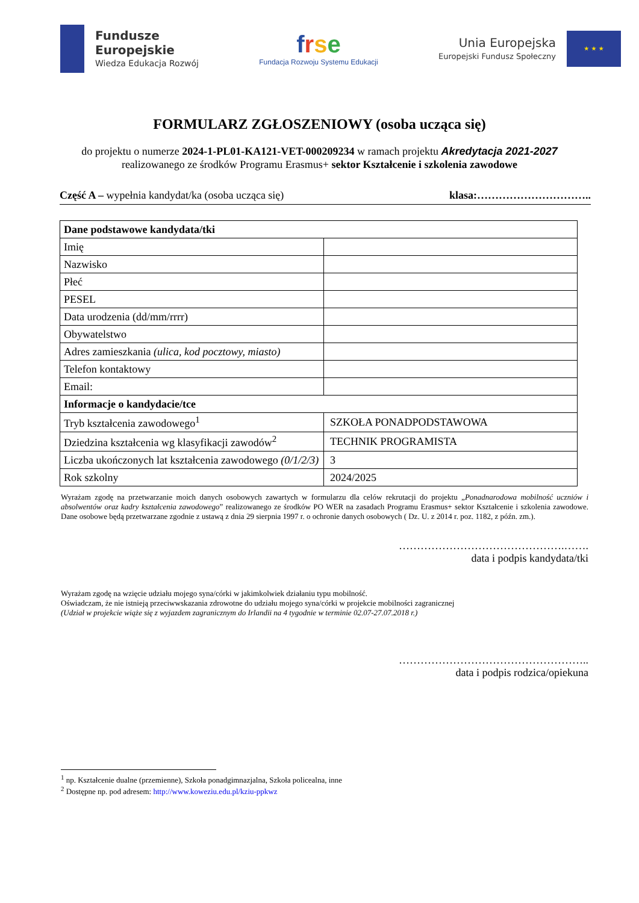Fundusze
Europejskie
Wiedza Edukacja Rozwój
frse
Fundacja Rozwoju Systemu Edukacji
Unia Europejska
Europejski Fundusz Społeczny
★ ★ ★
FORMULARZ ZGŁOSZENIOWY (osoba ucząca się)
do projektu o numerze 2024-1-PL01-KA121-VET-000209234 w ramach projektu Akredytacja 2021-2027
realizowanego ze środków Programu Erasmus+ sektor Kształcenie i szkolenia zawodowe
Część A – wypełnia kandydat/ka (osoba ucząca się) klasa:…………………………..
| Dane podstawowe kandydata/tki | |
| Imię | |
| Nazwisko | |
| Płeć | |
| PESEL | |
| Data urodzenia (dd/mm/rrrr) | |
| Obywatelstwo | |
| Adres zamieszkania (ulica, kod pocztowy, miasto) | |
| Telefon kontaktowy | |
| Email: | |
| Informacje o kandydacie/tce | |
| Tryb kształcenia zawodowego<sup>1</sup> | SZKOŁA PONADPODSTAWOWA |
| Dziedzina kształcenia wg klasyfikacji zawodów<sup>2</sup> | TECHNIK PROGRAMISTA |
| Liczba ukończonych lat kształcenia zawodowego (0/1/2/3) | 3 |
| Rok szkolny | 2024/2025 |
Wyrażam zgodę na przetwarzanie moich danych osobowych zawartych w formularzu dla celów rekrutacji do projektu „Ponadnarodowa mobilność uczniów i absolwentów oraz kadry kształcenia zawodowego” realizowanego ze środków PO WER na zasadach Programu Erasmus+ sektor Kształcenie i szkolenia zawodowe. Dane osobowe będą przetwarzane zgodnie z ustawą z dnia 29 sierpnia 1997 r. o ochronie danych osobowych ( Dz. U. z 2014 r. poz. 1182, z późn. zm.).
……………………………………….…….
data i podpis kandydata/tki
Wyrażam zgodę na wzięcie udziału mojego syna/córki w jakimkolwiek działaniu typu mobilność.
Oświadczam, że nie istnieją przeciwwskazania zdrowotne do udziału mojego syna/córki w projekcie mobilności zagranicznej
(Udział w projekcie wiąże się z wyjazdem zagranicznym do Irlandii na 4 tygodnie w terminie 02.07-27.07.2018 r.)
……………………………………………..
data i podpis rodzica/opiekuna
<sup>1</sup> np. Kształcenie dualne (przemienne), Szkoła ponadgimnazjalna, Szkoła policealna, inne
<sup>2</sup> Dostępne np. pod adresem: http://www.koweziu.edu.pl/kziu-ppkwz